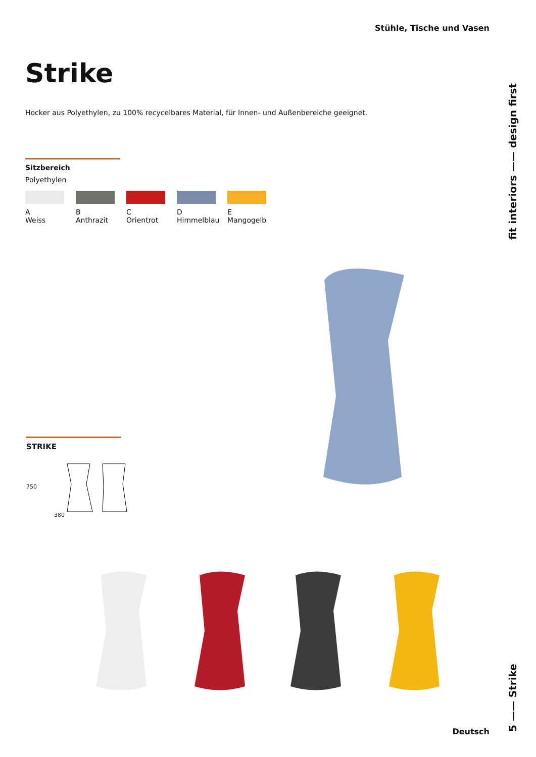Stühle, Tische und Vasen
fit interiors —— design first
Strike
Hocker aus Polyethylen, zu 100% recycelbares Material, für Innen- und Außenbereiche geeignet.
Sitzbereich
Polyethylen
A
Weiss
B
Anthrazit
C
Orientrot
D
Himmelblau
E
Mangogelb
STRIKE
750
380
5 —— Strike
Deutsch